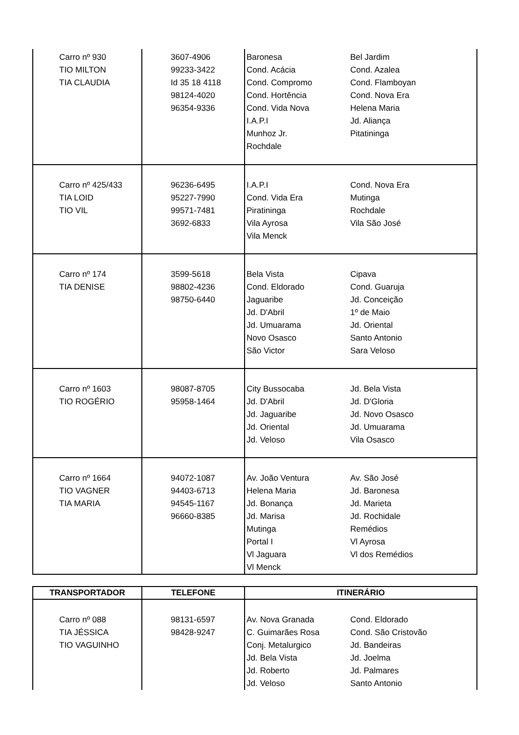| Carro nº 930 TIO MILTON TIA CLAUDIA | 3607-4906 99233-3422 Id 35 18 4118 98124-4020 96354-9336 | Baronesa Bel Jardim Cond. Acácia Cond. Azalea Cond. Compromo Cond. Flamboyan Cond. Hortência Cond. Nova Era Cond. Vida Nova Helena Maria I.A.P.I Jd. Aliança Munhoz Jr. Pitatininga Rochdale |
| Carro nº 425/433 TIA LOID TIO VIL | 96236-6495 95227-7990 99571-7481 3692-6833 | I.A.P.I Cond. Nova Era Cond. Vida Era Mutinga Piratininga Rochdale Vila Ayrosa Vila São José Vila Menck |
| Carro nº 174 TIA DENISE | 3599-5618 98802-4236 98750-6440 | Bela Vista Cipava Cond. Eldorado Cond. Guaruja Jaguaribe Jd. Conceição Jd. D'Abril 1º de Maio Jd. Umuarama Jd. Oriental Novo Osasco Santo Antonio São Victor Sara Veloso |
| Carro nº 1603 TIO ROGÉRIO | 98087-8705 95958-1464 | City Bussocaba Jd. Bela Vista Jd. D'Abril Jd. D'Gloria Jd. Jaguaribe Jd. Novo Osasco Jd. Oriental Jd. Umuarama Jd. Veloso Vila Osasco |
| Carro nº 1664 TIO VAGNER TIA MARIA | 94072-1087 94403-6713 94545-1167 96660-8385 | Av. João Ventura Av. São José Helena Maria Jd. Baronesa Jd. Bonança Jd. Marieta Jd. Marisa Jd. Rochidale Mutinga Remédios Portal I Vl Ayrosa Vl Jaguara Vl dos Remédios Vl Menck |
| TRANSPORTADOR | TELEFONE | ITINERÁRIO |
| --- | --- | --- |
| Carro nº 088 TIA JÉSSICA TIO VAGUINHO | 98131-6597 98428-9247 | Av. Nova Granada Cond. Eldorado C. Guimarães Rosa Cond. São Cristovão Conj. Metalurgico Jd. Bandeiras Jd. Bela Vista Jd. Joelma Jd. Roberto Jd. Palmares Jd. Veloso Santo Antonio |